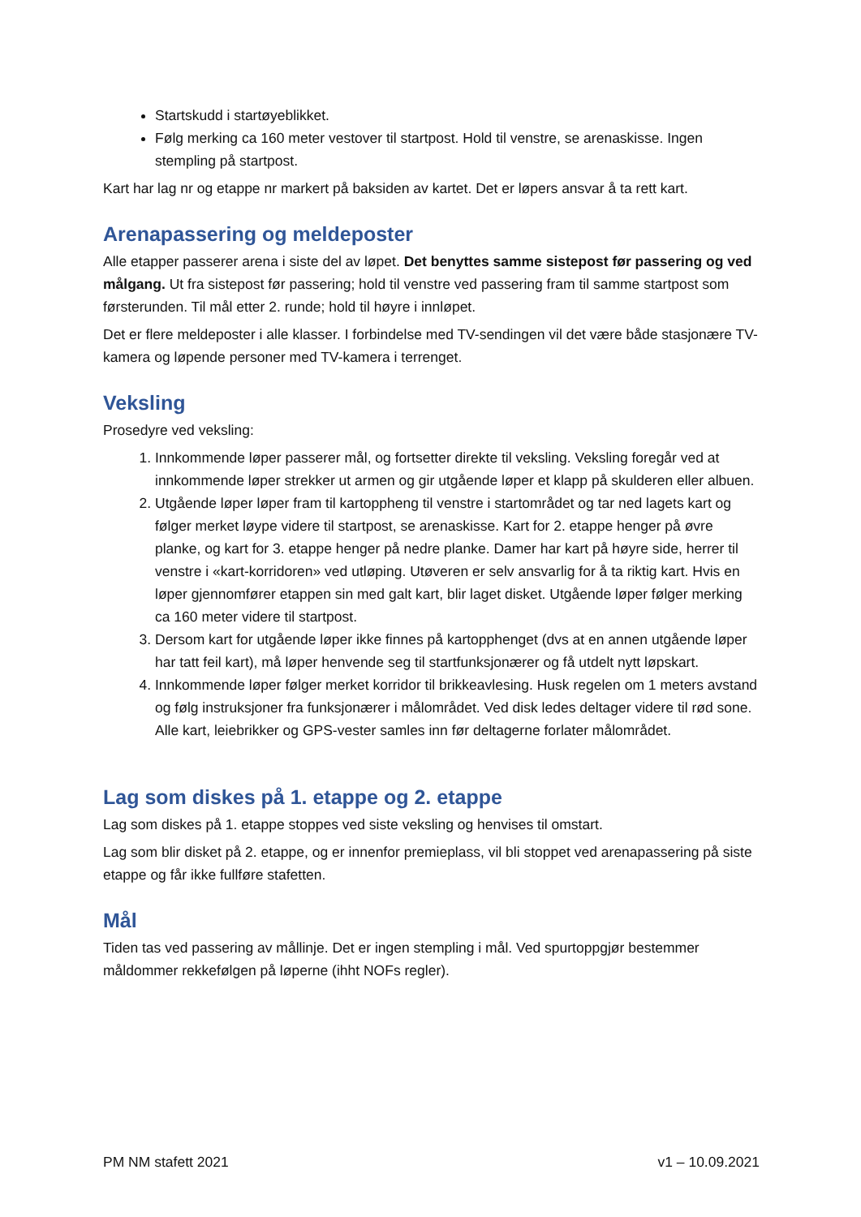Startskudd i startøyeblikket.
Følg merking ca 160 meter vestover til startpost. Hold til venstre, se arenaskisse. Ingen stempling på startpost.
Kart har lag nr og etappe nr markert på baksiden av kartet. Det er løpers ansvar å ta rett kart.
Arenapassering og meldeposter
Alle etapper passerer arena i siste del av løpet. Det benyttes samme sistepost før passering og ved målgang. Ut fra sistepost før passering; hold til venstre ved passering fram til samme startpost som førsterunden. Til mål etter 2. runde; hold til høyre i innløpet.
Det er flere meldeposter i alle klasser. I forbindelse med TV-sendingen vil det være både stasjonære TV-kamera og løpende personer med TV-kamera i terrenget.
Veksling
Prosedyre ved veksling:
1. Innkommende løper passerer mål, og fortsetter direkte til veksling. Veksling foregår ved at innkommende løper strekker ut armen og gir utgående løper et klapp på skulderen eller albuen.
2. Utgående løper løper fram til kartoppheng til venstre i startområdet og tar ned lagets kart og følger merket løype videre til startpost, se arenaskisse. Kart for 2. etappe henger på øvre planke, og kart for 3. etappe henger på nedre planke. Damer har kart på høyre side, herrer til venstre i «kart-korridoren» ved utløping. Utøveren er selv ansvarlig for å ta riktig kart. Hvis en løper gjennomfører etappen sin med galt kart, blir laget disket. Utgående løper følger merking ca 160 meter videre til startpost.
3. Dersom kart for utgående løper ikke finnes på kartopphenget (dvs at en annen utgående løper har tatt feil kart), må løper henvende seg til startfunksjonærer og få utdelt nytt løpskart.
4. Innkommende løper følger merket korridor til brikkeavlesing. Husk regelen om 1 meters avstand og følg instruksjoner fra funksjonærer i målområdet. Ved disk ledes deltager videre til rød sone. Alle kart, leiebrikker og GPS-vester samles inn før deltagerne forlater målområdet.
Lag som diskes på 1. etappe og 2. etappe
Lag som diskes på 1. etappe stoppes ved siste veksling og henvises til omstart.
Lag som blir disket på 2. etappe, og er innenfor premieplass, vil bli stoppet ved arenapassering på siste etappe og får ikke fullføre stafetten.
Mål
Tiden tas ved passering av mållinje. Det er ingen stempling i mål. Ved spurtoppgjør bestemmer måldommer rekkefølgen på løperne (ihht NOFs regler).
PM NM stafett 2021 v1 – 10.09.2021